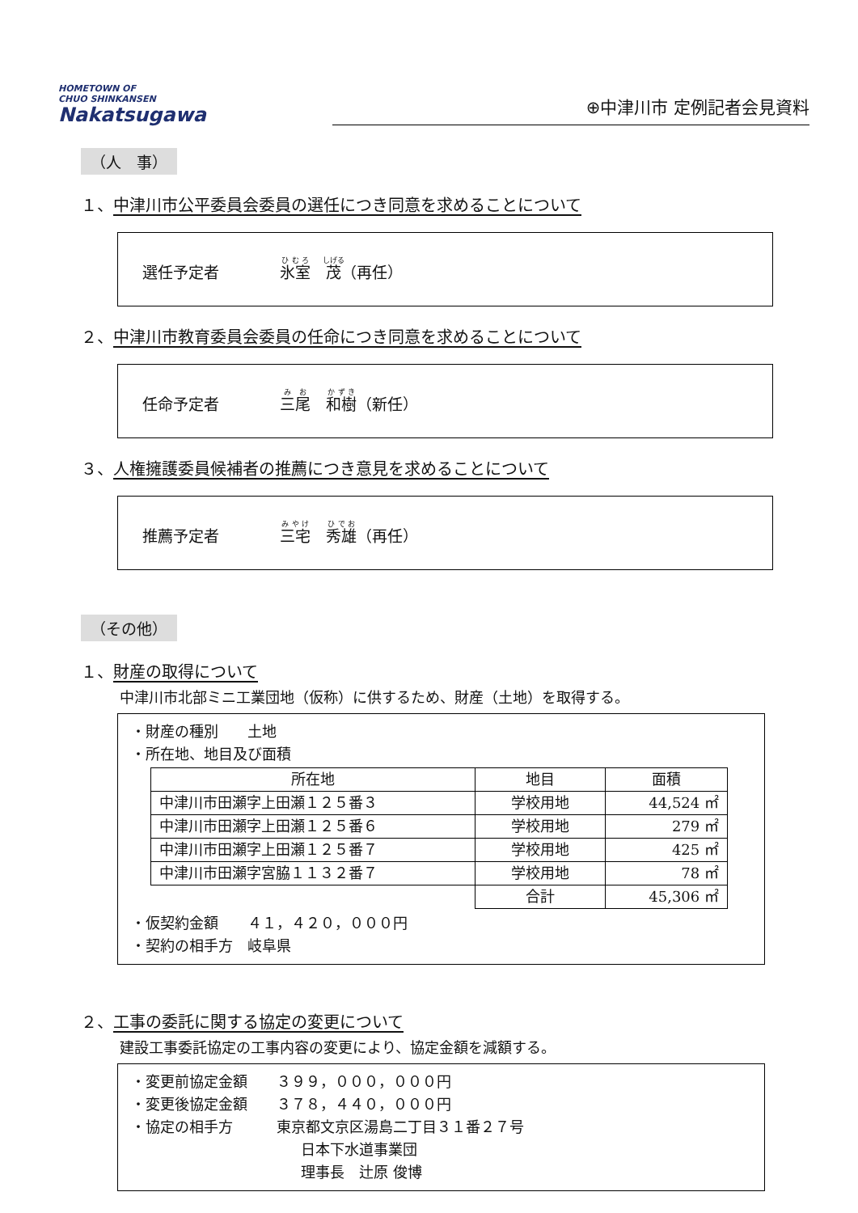HOMETOWN OF
CHUO SHINKANSEN
Nakatsugawa
⊕中津川市 定例記者会見資料
（人　事）
１、中津川市公平委員会委員の選任につき同意を求めることについて
選任予定者 氷室　茂（再任）
２、中津川市教育委員会委員の任命につき同意を求めることについて
任命予定者 三尾　和樹（新任）
３、人権擁護委員候補者の推薦につき意見を求めることについて
推薦予定者 三宅　秀雄（再任）
（その他）
１、財産の取得について
中津川市北部ミニ工業団地（仮称）に供するため、財産（土地）を取得する。
・財産の種別　　土地
・所在地、地目及び面積
| 所在地 | 地目 | 面積 |
| --- | --- | --- |
| 中津川市田瀬字上田瀬１２５番３ | 学校用地 | 44,524 ㎡ |
| 中津川市田瀬字上田瀬１２５番６ | 学校用地 | 279 ㎡ |
| 中津川市田瀬字上田瀬１２５番７ | 学校用地 | 425 ㎡ |
| 中津川市田瀬字宮脇１１３２番７ | 学校用地 | 78 ㎡ |
| | 合計 | 45,306 ㎡ |
・仮契約金額　　４１，４２０，０００円
・契約の相手方　岐阜県
２、工事の委託に関する協定の変更について
建設工事委託協定の工事内容の変更により、協定金額を減額する。
・変更前協定金額　　３９９，０００，０００円
・変更後協定金額　　３７８，４４０，０００円
・協定の相手方　　　東京都文京区湯島二丁目３１番２７号
日本下水道事業団
理事長　辻原 俊博